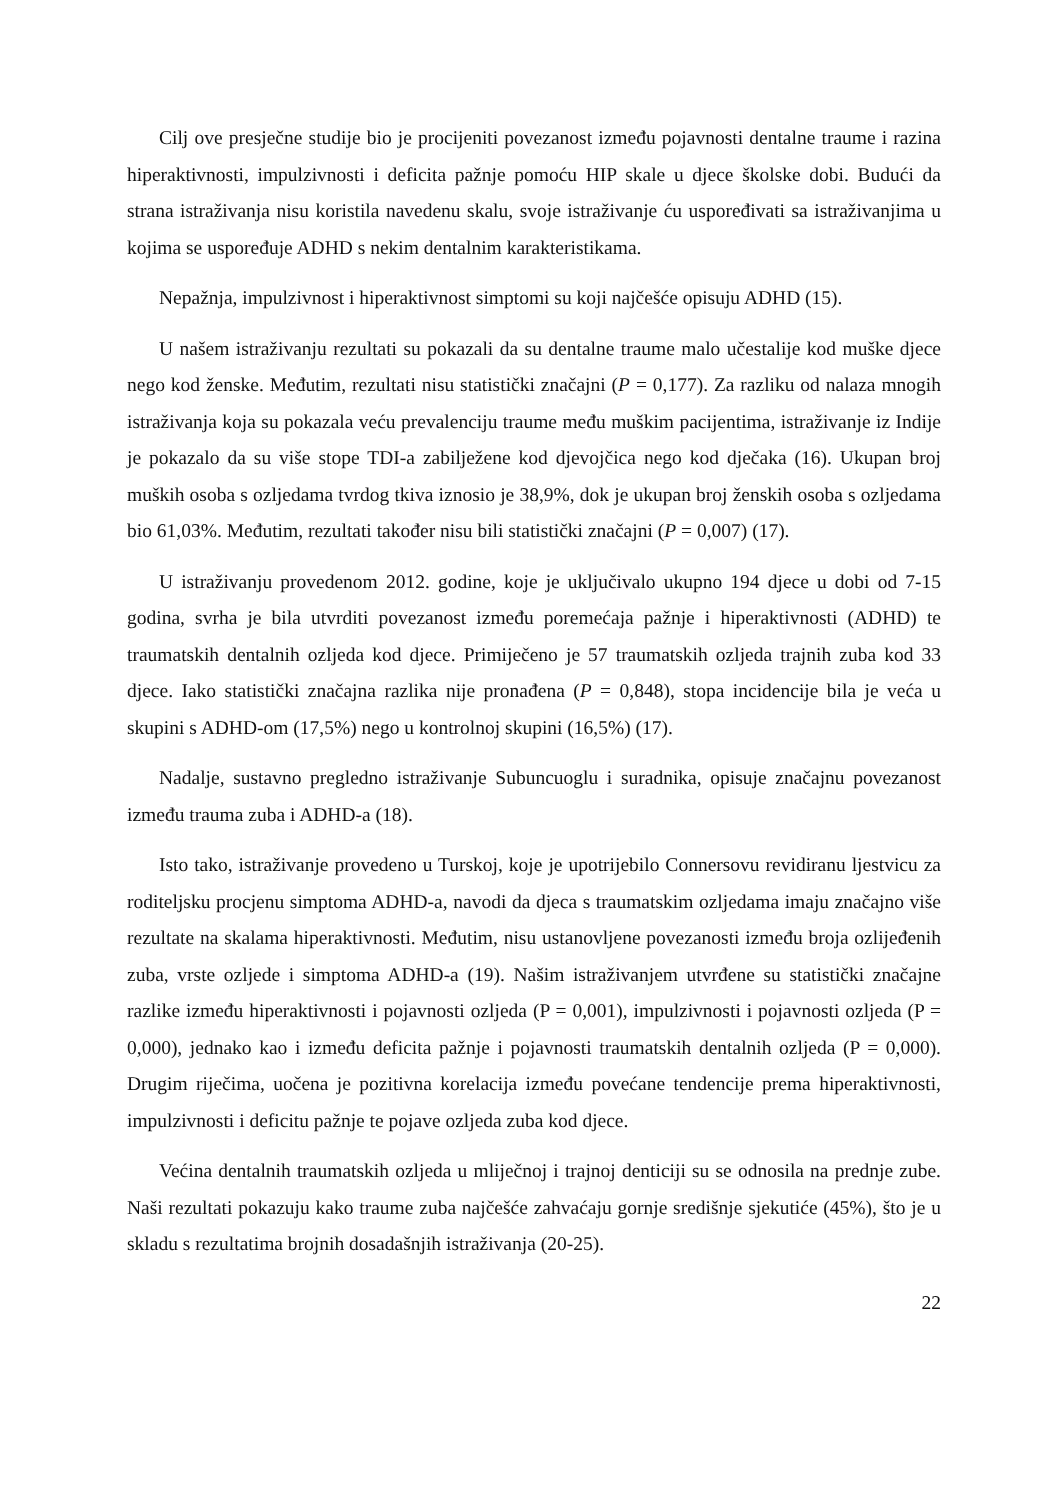Cilj ove presječne studije bio je procijeniti povezanost između pojavnosti dentalne traume i razina hiperaktivnosti, impulzivnosti i deficita pažnje pomoću HIP skale u djece školske dobi. Budući da strana istraživanja nisu koristila navedenu skalu, svoje istraživanje ću uspoređivati sa istraživanjima u kojima se uspoređuje ADHD s nekim dentalnim karakteristikama.
Nepažnja, impulzivnost i hiperaktivnost simptomi su koji najčešće opisuju ADHD (15).
U našem istraživanju rezultati su pokazali da su dentalne traume malo učestalije kod muške djece nego kod ženske. Međutim, rezultati nisu statistički značajni (P = 0,177). Za razliku od nalaza mnogih istraživanja koja su pokazala veću prevalenciju traume među muškim pacijentima, istraživanje iz Indije je pokazalo da su više stope TDI-a zabilježene kod djevojčica nego kod dječaka (16). Ukupan broj muških osoba s ozljedama tvrdog tkiva iznosio je 38,9%, dok je ukupan broj ženskih osoba s ozljedama bio 61,03%. Međutim, rezultati također nisu bili statistički značajni (P = 0,007) (17).
U istraživanju provedenom 2012. godine, koje je uključivalo ukupno 194 djece u dobi od 7-15 godina, svrha je bila utvrditi povezanost između poremećaja pažnje i hiperaktivnosti (ADHD) te traumatskih dentalnih ozljeda kod djece. Primiječeno je 57 traumatskih ozljeda trajnih zuba kod 33 djece. Iako statistički značajna razlika nije pronađena (P = 0,848), stopa incidencije bila je veća u skupini s ADHD-om (17,5%) nego u kontrolnoj skupini (16,5%) (17).
Nadalje, sustavno pregledno istraživanje Subuncuoglu i suradnika, opisuje značajnu povezanost između trauma zuba i ADHD-a (18).
Isto tako, istraživanje provedeno u Turskoj, koje je upotrijebilo Connersovu revidiranu ljestvicu za roditeljsku procjenu simptoma ADHD-a, navodi da djeca s traumatskim ozljedama imaju značajno više rezultate na skalama hiperaktivnosti. Međutim, nisu ustanovljene povezanosti između broja ozlijeđenih zuba, vrste ozljede i simptoma ADHD-a (19). Našim istraživanjem utvrđene su statistički značajne razlike između hiperaktivnosti i pojavnosti ozljeda (P = 0,001), impulzivnosti i pojavnosti ozljeda (P = 0,000), jednako kao i između deficita pažnje i pojavnosti traumatskih dentalnih ozljeda (P = 0,000). Drugim riječima, uočena je pozitivna korelacija između povećane tendencije prema hiperaktivnosti, impulzivnosti i deficitu pažnje te pojave ozljeda zuba kod djece.
Većina dentalnih traumatskih ozljeda u mliječnoj i trajnoj denticiji su se odnosila na prednje zube. Naši rezultati pokazuju kako traume zuba najčešće zahvaćaju gornje središnje sjekutiće (45%), što je u skladu s rezultatima brojnih dosadašnjih istraživanja (20-25).
22